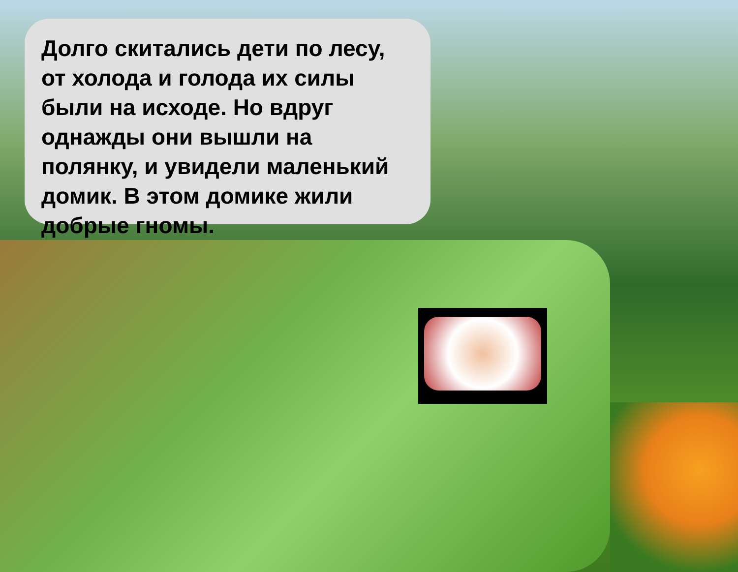Долго скитались дети по лесу, от холода и голода их силы были на исходе. Но вдруг однажды они вышли на полянку, и увидели маленький домик. В этом домике жили добрые гномы.